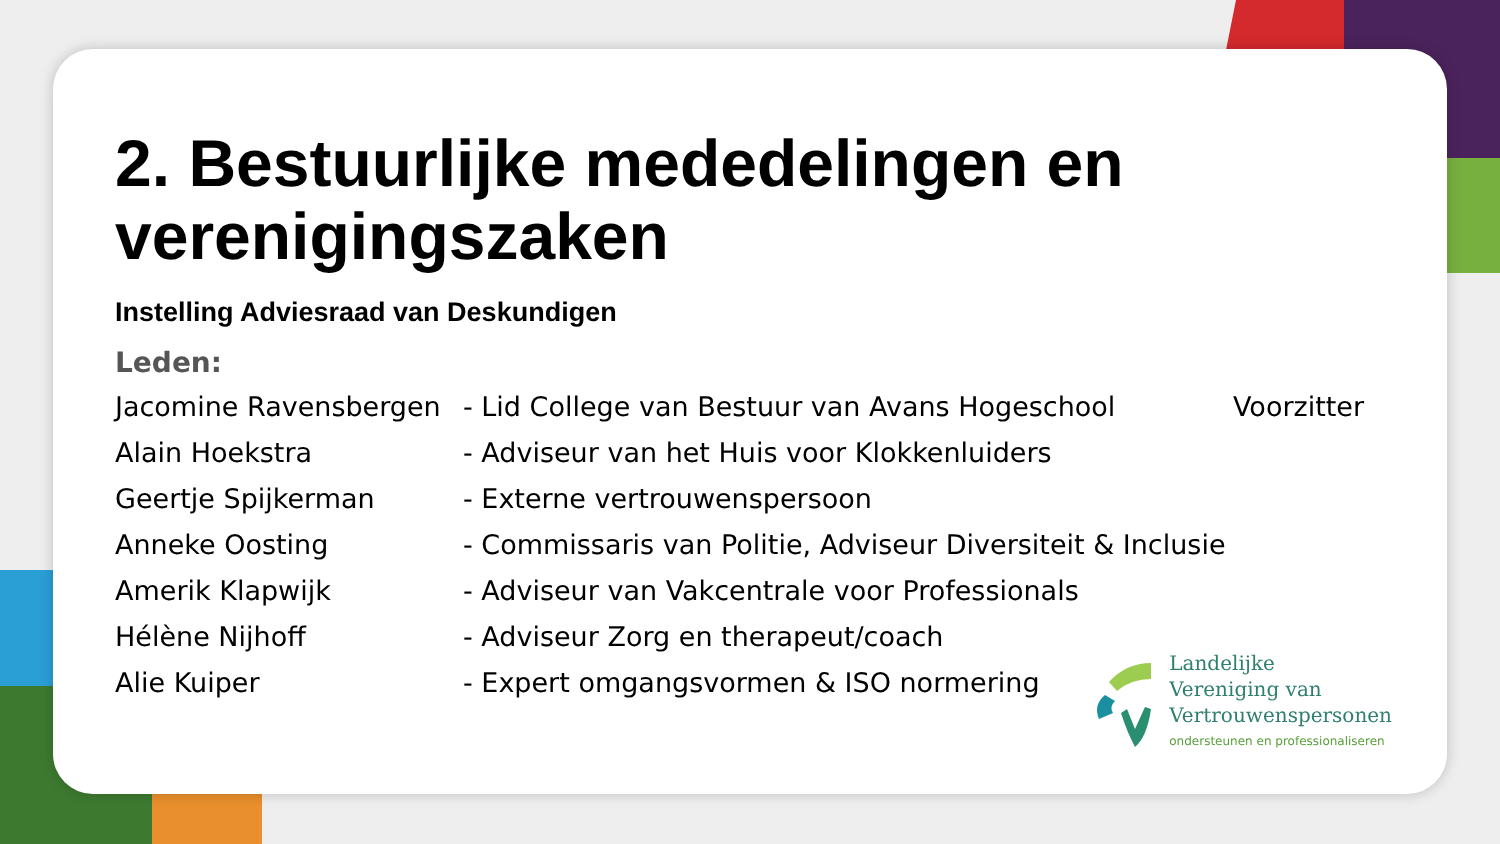2. Bestuurlijke mededelingen en verenigingszaken
Instelling Adviesraad van Deskundigen
Leden:
| Jacomine Ravensbergen | - Lid College van Bestuur van Avans Hogeschool | Voorzitter |
| Alain Hoekstra | - Adviseur van het Huis voor Klokkenluiders | |
| Geertje Spijkerman | - Externe vertrouwenspersoon | |
| Anneke Oosting | - Commissaris van Politie, Adviseur Diversiteit & Inclusie | |
| Amerik Klapwijk | - Adviseur van Vakcentrale voor Professionals | |
| Hélène Nijhoff | - Adviseur Zorg en therapeut/coach | |
| Alie Kuiper | - Expert omgangsvormen & ISO normering | |
Landelijke
Vereniging van
Vertrouwenspersonen
ondersteunen en professionaliseren